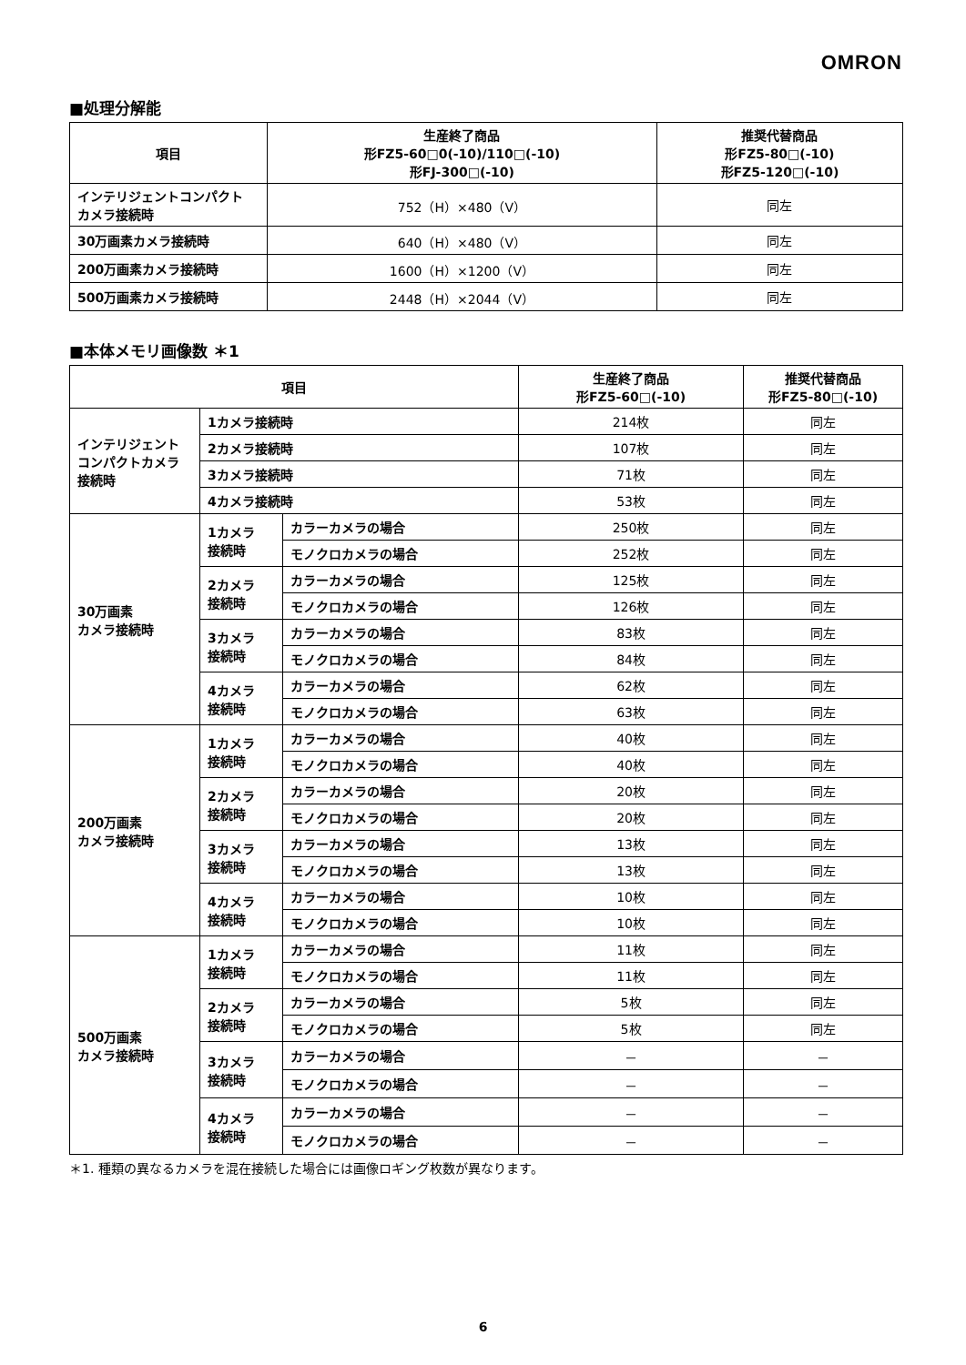OMRON
■処理分解能
| 項目 | 生産終了商品 形FZ5-60□0(-10)/110□(-10) 形FJ-300□(-10) | 推奨代替商品 形FZ5-80□(-10) 形FZ5-120□(-10) |
| --- | --- | --- |
| インテリジェントコンパクト カメラ接続時 | 752（H）×480（V） | 同左 |
| 30万画素カメラ接続時 | 640（H）×480（V） | 同左 |
| 200万画素カメラ接続時 | 1600（H）×1200（V） | 同左 |
| 500万画素カメラ接続時 | 2448（H）×2044（V） | 同左 |
■本体メモリ画像数 ＊1
| 項目 | | | 生産終了商品 形FZ5-60□(-10) | 推奨代替商品 形FZ5-80□(-10) |
| --- | --- | --- | --- | --- |
| インテリジェント コンパクトカメラ 接続時 | 1カメラ接続時 | | 214枚 | 同左 |
| | 2カメラ接続時 | | 107枚 | 同左 |
| | 3カメラ接続時 | | 71枚 | 同左 |
| | 4カメラ接続時 | | 53枚 | 同左 |
| 30万画素 カメラ接続時 | 1カメラ 接続時 | カラーカメラの場合 | 250枚 | 同左 |
| | | モノクロカメラの場合 | 252枚 | 同左 |
| | 2カメラ 接続時 | カラーカメラの場合 | 125枚 | 同左 |
| | | モノクロカメラの場合 | 126枚 | 同左 |
| | 3カメラ 接続時 | カラーカメラの場合 | 83枚 | 同左 |
| | | モノクロカメラの場合 | 84枚 | 同左 |
| | 4カメラ 接続時 | カラーカメラの場合 | 62枚 | 同左 |
| | | モノクロカメラの場合 | 63枚 | 同左 |
| 200万画素 カメラ接続時 | 1カメラ 接続時 | カラーカメラの場合 | 40枚 | 同左 |
| | | モノクロカメラの場合 | 40枚 | 同左 |
| | 2カメラ 接続時 | カラーカメラの場合 | 20枚 | 同左 |
| | | モノクロカメラの場合 | 20枚 | 同左 |
| | 3カメラ 接続時 | カラーカメラの場合 | 13枚 | 同左 |
| | | モノクロカメラの場合 | 13枚 | 同左 |
| | 4カメラ 接続時 | カラーカメラの場合 | 10枚 | 同左 |
| | | モノクロカメラの場合 | 10枚 | 同左 |
| 500万画素 カメラ接続時 | 1カメラ 接続時 | カラーカメラの場合 | 11枚 | 同左 |
| | | モノクロカメラの場合 | 11枚 | 同左 |
| | 2カメラ 接続時 | カラーカメラの場合 | 5枚 | 同左 |
| | | モノクロカメラの場合 | 5枚 | 同左 |
| | 3カメラ 接続時 | カラーカメラの場合 | － | － |
| | | モノクロカメラの場合 | － | － |
| | 4カメラ 接続時 | カラーカメラの場合 | － | － |
| | | モノクロカメラの場合 | － | － |
＊1. 種類の異なるカメラを混在接続した場合には画像ロギング枚数が異なります。
6